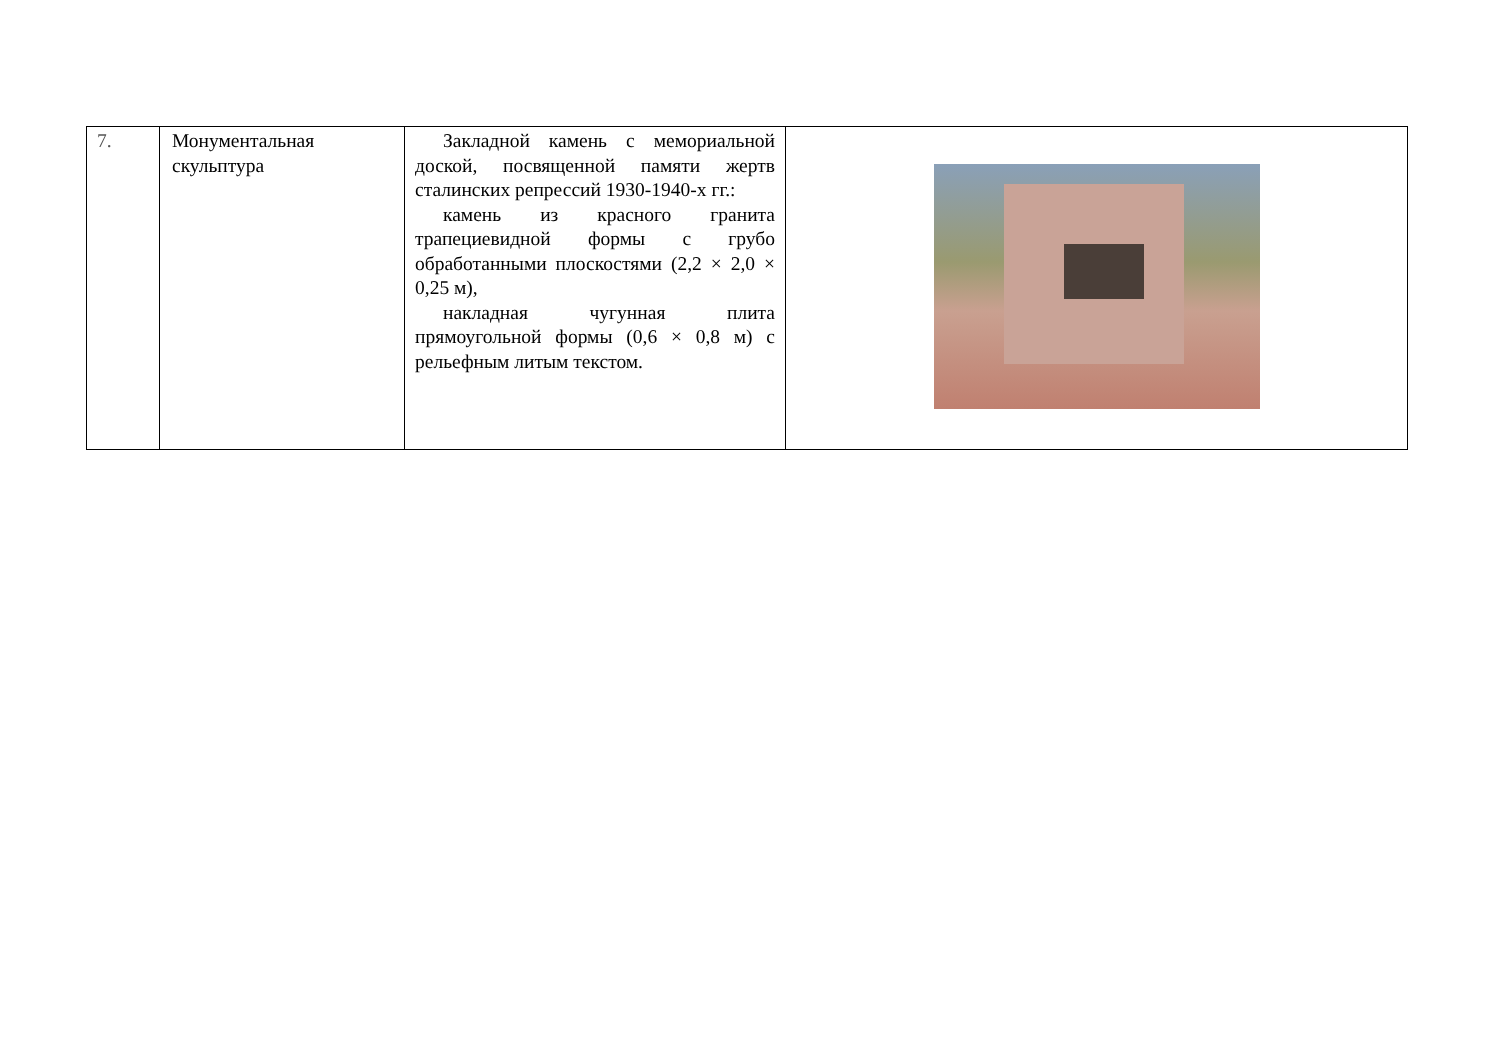| 7. | Монументальная скульптура | Закладной камень с мемориальной доской, посвященной памяти жертв сталинских репрессий 1930-1940-х гг.: камень из красного гранита трапециевидной формы с грубо обработанными плоскостями (2,2 × 2,0 × 0,25 м), накладная чугунная плита прямоугольной формы (0,6 × 0,8 м) с рельефным литым текстом. | |